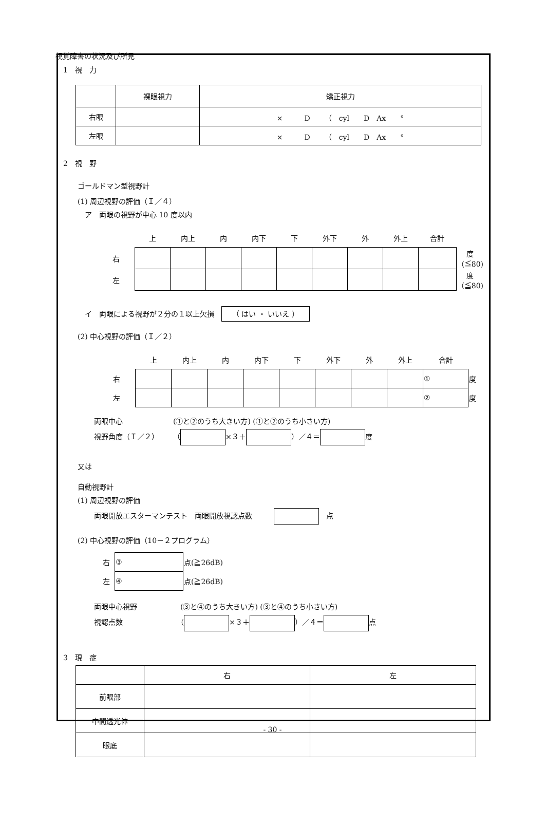視覚障害の状況及び所見
1　視　力
| | 裸眼視力 | 矯正視力 |
| 右眼 | | × D （ cyl D Ax ° |
| 左眼 | | × D （ cyl D Ax ° |
2　視　野
ゴールドマン型視野計
(1) 周辺視野の評価（Ｉ／４）
　ア　両眼の視野が中心 10 度以内
| | 上 | 内上 | 内 | 内下 | 下 | 外下 | 外 | 外上 | 合計 | |
| 右 | | | | | | | | | | 度（≦80) |
| 左 | | | | | | | | | | 度（≦80) |
　イ　両眼による視野が２分の１以上欠損　（ はい ・ いいえ ）
(2) 中心視野の評価（Ｉ／２）
| | 上 | 内上 | 内 | 内下 | 下 | 外下 | 外 | 外上 | 合計 | |
| 右 | | | | | | | | | ① | 度 |
| 左 | | | | | | | | | ② | 度 |
両眼中心　　　　　　　(①と②のうち大きい方) (①と②のうち小さい方)
視野角度（Ｉ／２）　　（ ×３＋ ）／４＝ 度
又は
自動視野計
(1) 周辺視野の評価
両眼開放エスターマンテスト　両眼開放視認点数　　　　点
(2) 中心視野の評価（10－２プログラム）
| 右 | ③ | 点(≧26dB) |
| 左 | ④ | 点(≧26dB) |
両眼中心視野　　　　　　(③と④のうち大きい方) (③と④のうち小さい方)
視認点数　　　　　　　　（ ×３＋ ）／４＝ 点
3　現　症
| | 右 | 左 |
| 前眼部 | | |
| 中間透光体 | | |
| 眼底 | | |
- 30 -